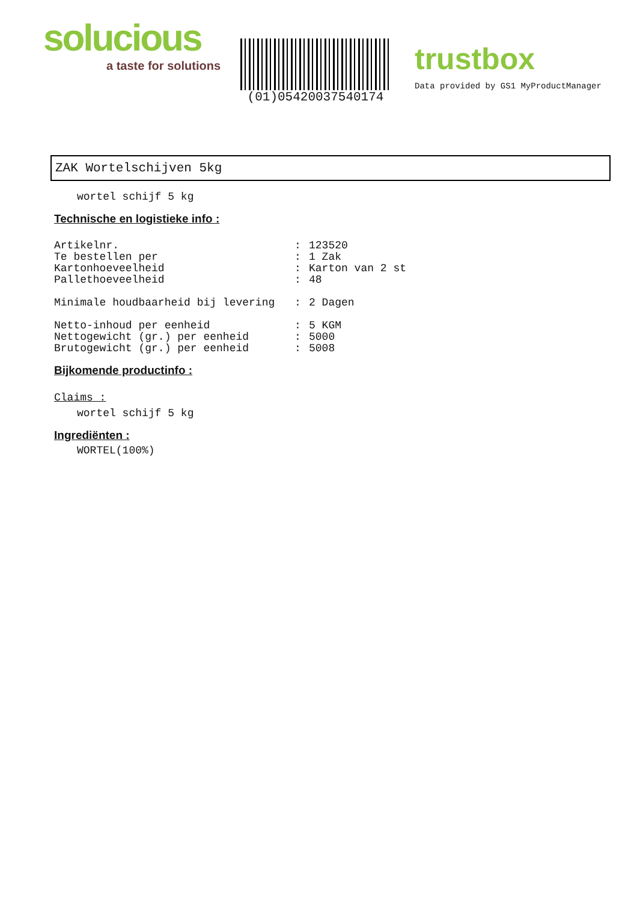solucious
a taste for solutions
(01)05420037540174
trustbox
Data provided by GS1 MyProductManager
ZAK Wortelschijven 5kg
wortel schijf 5 kg
Technische en logistieke info :
Artikelnr.: 123520
Te bestellen per: 1 Zak
Kartonhoeveelheid: Karton van 2 st
Pallethoeveelheid: 48
Minimale houdbaarheid bij levering: 2 Dagen
Netto-inhoud per eenheid: 5 KGM
Nettogewicht (gr.) per eenheid: 5000
Brutogewicht (gr.) per eenheid: 5008
Bijkomende productinfo :
Claims :
wortel schijf 5 kg
Ingrediënten :
WORTEL(100%)